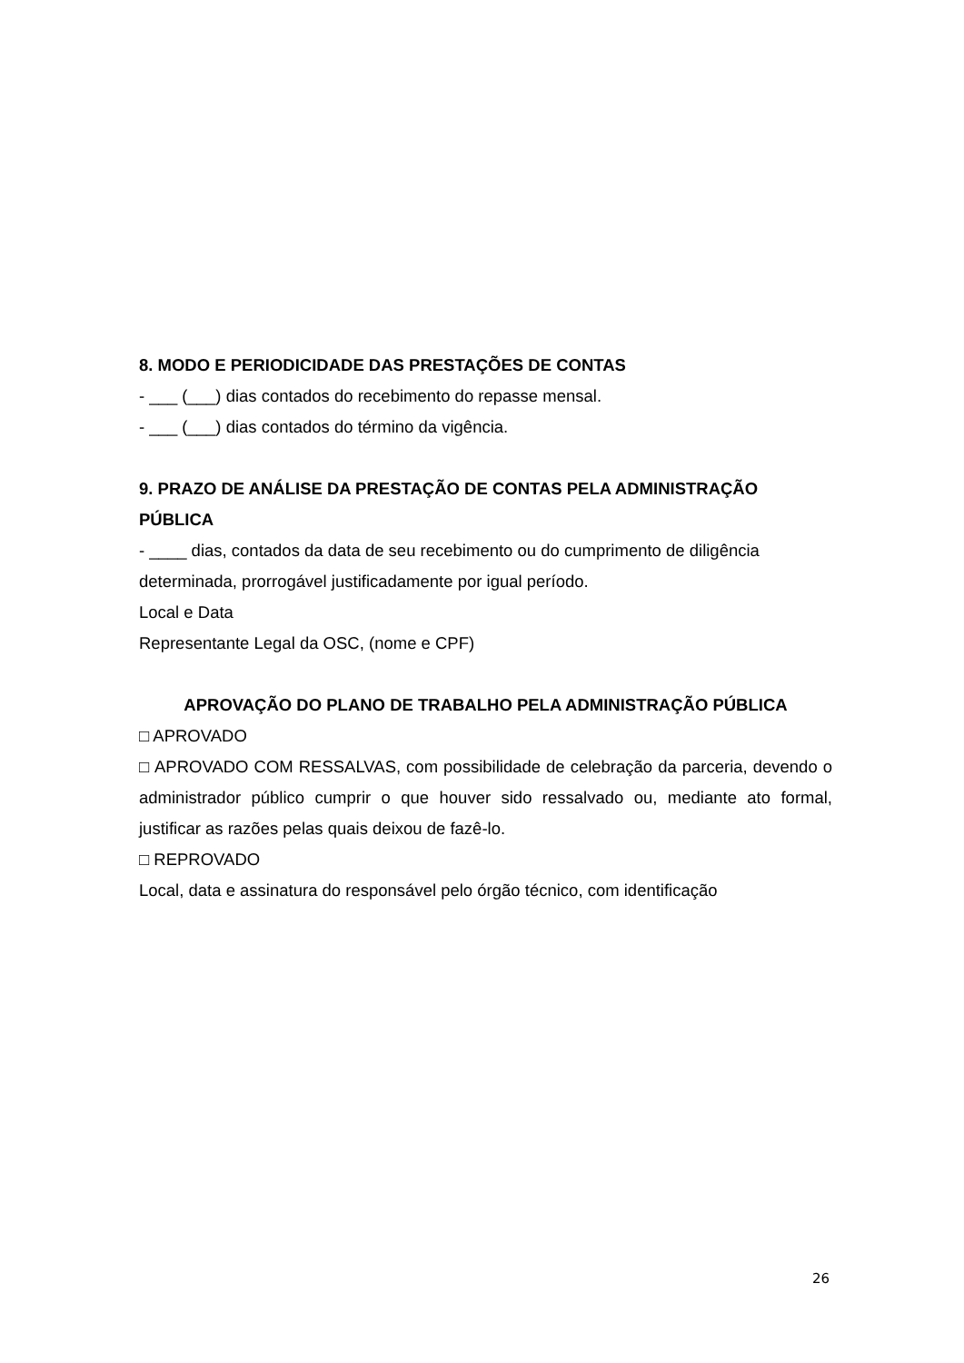8. MODO E PERIODICIDADE DAS PRESTAÇÕES DE CONTAS
- ___ (___) dias contados do recebimento do repasse mensal.
- ___ (___) dias contados do término da vigência.
9. PRAZO DE ANÁLISE DA PRESTAÇÃO DE CONTAS PELA ADMINISTRAÇÃO PÚBLICA
- ____ dias, contados da data de seu recebimento ou do cumprimento de diligência determinada, prorrogável justificadamente por igual período.
Local e Data
Representante Legal da OSC, (nome e CPF)
APROVAÇÃO DO PLANO DE TRABALHO PELA ADMINISTRAÇÃO PÚBLICA
□ APROVADO
□ APROVADO COM RESSALVAS, com possibilidade de celebração da parceria, devendo o administrador público cumprir o que houver sido ressalvado ou, mediante ato formal, justificar as razões pelas quais deixou de fazê-lo.
□ REPROVADO
Local, data e assinatura do responsável pelo órgão técnico, com identificação
26